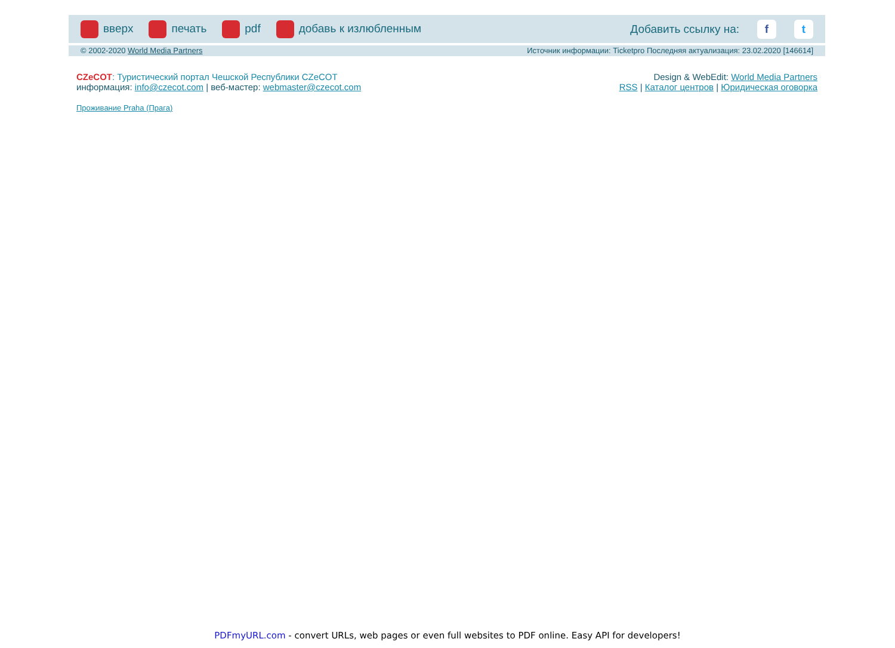вверх печать pdf добавь к излюбленным Добавить ссылку на: f t
© 2002-2020 World Media Partners Источник информации: Ticketpro Последняя актуализация: 23.02.2020 [146614]
CZeCOT: Туристический портал Чешской Республики CZeCOT
информация: info@czecot.com | веб-мастер: webmaster@czecot.com
Проживание Praha (Прага)
Design & WebEdit: World Media Partners
RSS | Каталог центров | Юридическая оговорка
PDFmyURL.com - convert URLs, web pages or even full websites to PDF online. Easy API for developers!